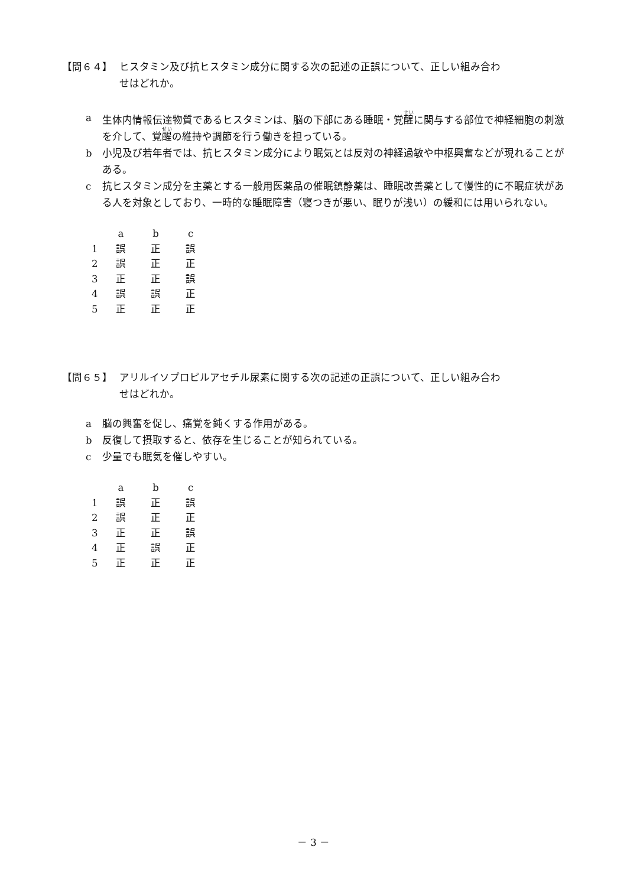【問６４】 ヒスタミン及び抗ヒスタミン成分に関する次の記述の正誤について、正しい組み合わ
せはどれか。
a 生体内情報伝達物質であるヒスタミンは、脳の下部にある睡眠・覚醒に関与する部位で神経細胞の刺激を介して、覚醒の維持や調節を行う働きを担っている。
b 小児及び若年者では、抗ヒスタミン成分により眠気とは反対の神経過敏や中枢興奮などが現れることがある。
c 抗ヒスタミン成分を主薬とする一般用医薬品の催眠鎮静薬は、睡眠改善薬として慢性的に不眠症状がある人を対象としており、一時的な睡眠障害（寝つきが悪い、眠りが浅い）の緩和には用いられない。
| | a | b | c |
| --- | --- | --- | --- |
| 1 | 誤 | 正 | 誤 |
| 2 | 誤 | 正 | 正 |
| 3 | 正 | 正 | 誤 |
| 4 | 誤 | 誤 | 正 |
| 5 | 正 | 正 | 正 |
【問６５】 アリルイソプロピルアセチル尿素に関する次の記述の正誤について、正しい組み合わ
せはどれか。
a 脳の興奮を促し、痛覚を鈍くする作用がある。
b 反復して摂取すると、依存を生じることが知られている。
c 少量でも眠気を催しやすい。
| | a | b | c |
| --- | --- | --- | --- |
| 1 | 誤 | 正 | 誤 |
| 2 | 誤 | 正 | 正 |
| 3 | 正 | 正 | 誤 |
| 4 | 正 | 誤 | 正 |
| 5 | 正 | 正 | 正 |
－ 3 －